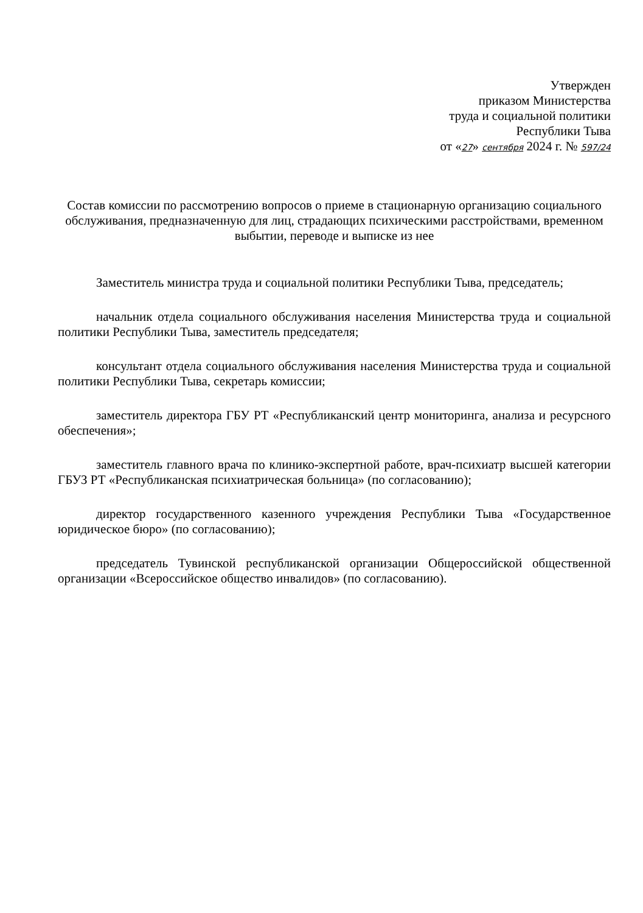Утвержден
приказом Министерства
труда и социальной политики
Республики Тыва
от «27» сентября 2024 г. № 597/24
Состав комиссии по рассмотрению вопросов о приеме в стационарную организацию социального обслуживания, предназначенную для лиц, страдающих психическими расстройствами, временном выбытии, переводе и выписке из нее
Заместитель министра труда и социальной политики Республики Тыва, председатель;
начальник отдела социального обслуживания населения Министерства труда и социальной политики Республики Тыва, заместитель председателя;
консультант отдела социального обслуживания населения Министерства труда и социальной политики Республики Тыва, секретарь комиссии;
заместитель директора ГБУ РТ «Республиканский центр мониторинга, анализа и ресурсного обеспечения»;
заместитель главного врача по клинико-экспертной работе, врач-психиатр высшей категории ГБУЗ РТ «Республиканская психиатрическая больница» (по согласованию);
директор государственного казенного учреждения Республики Тыва «Государственное юридическое бюро» (по согласованию);
председатель Тувинской республиканской организации Общероссийской общественной организации «Всероссийское общество инвалидов» (по согласованию).